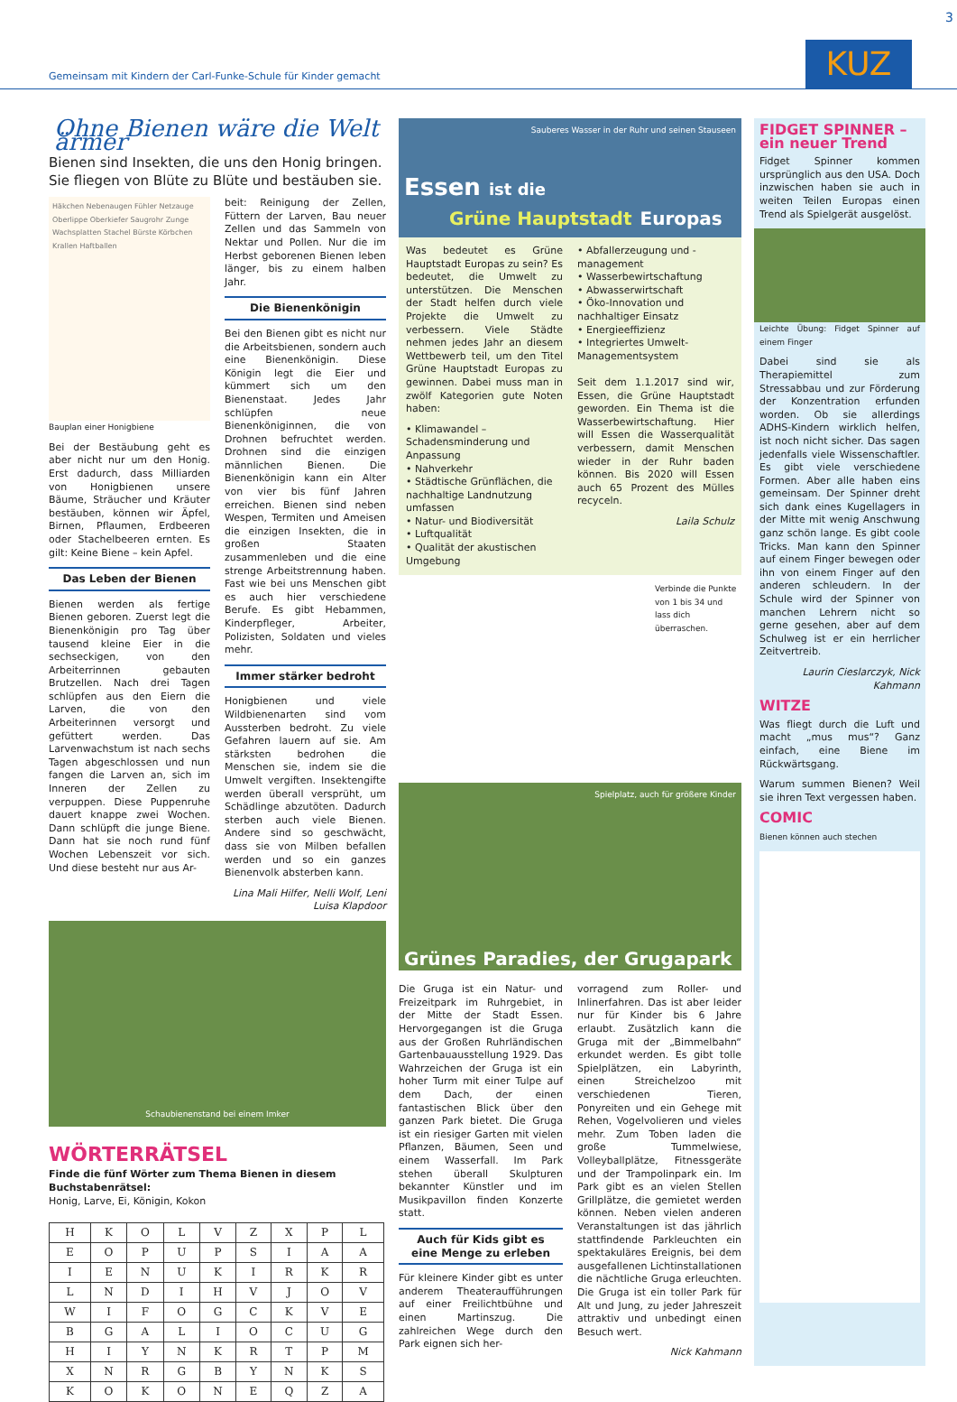3
Gemeinsam mit Kindern der Carl-Funke-Schule für Kinder gemacht
KUZ
Ohne Bienen wäre die Welt ärmer
Bienen sind Insekten, die uns den Honig bringen. Sie fliegen von Blüte zu Blüte und bestäuben sie.
Häkchen Nebenaugen Fühler Netzauge Oberlippe Oberkiefer Saugrohr Zunge Wachsplatten Stachel Bürste Körbchen Krallen Haftballen
Bauplan einer Honigbiene
Bei der Bestäubung geht es aber nicht nur um den Honig. Erst dadurch, dass Milliarden von Honigbienen unsere Bäume, Sträucher und Kräuter bestäuben, können wir Äpfel, Birnen, Pflaumen, Erdbeeren oder Stachelbeeren ernten. Es gilt: Keine Biene – kein Apfel.
Das Leben der Bienen
Bienen werden als fertige Bienen geboren. Zuerst legt die Bienenkönigin pro Tag über tausend kleine Eier in die sechseckigen, von den Arbeiterrinnen gebauten Brutzellen. Nach drei Tagen schlüpfen aus den Eiern die Larven, die von den Arbeiterinnen versorgt und gefüttert werden. Das Larvenwachstum ist nach sechs Tagen abgeschlossen und nun fangen die Larven an, sich im Inneren der Zellen zu verpuppen. Diese Puppenruhe dauert knappe zwei Wochen. Dann schlüpft die junge Biene. Dann hat sie noch rund fünf Wochen Lebenszeit vor sich. Und diese besteht nur aus Ar-
beit: Reinigung der Zellen, Füttern der Larven, Bau neuer Zellen und das Sammeln von Nektar und Pollen. Nur die im Herbst geborenen Bienen leben länger, bis zu einem halben Jahr.
Die Bienenkönigin
Bei den Bienen gibt es nicht nur die Arbeitsbienen, sondern auch eine Bienenkönigin. Diese Königin legt die Eier und kümmert sich um den Bienenstaat. Jedes Jahr schlüpfen neue Bienenköniginnen, die von Drohnen befruchtet werden. Drohnen sind die einzigen männlichen Bienen. Die Bienenkönigin kann ein Alter von vier bis fünf Jahren erreichen. Bienen sind neben Wespen, Termiten und Ameisen die einzigen Insekten, die in großen Staaten zusammenleben und die eine strenge Arbeitstrennung haben. Fast wie bei uns Menschen gibt es auch hier verschiedene Berufe. Es gibt Hebammen, Kinderpfleger, Arbeiter, Polizisten, Soldaten und vieles mehr.
Immer stärker bedroht
Honigbienen und viele Wildbienenarten sind vom Aussterben bedroht. Zu viele Gefahren lauern auf sie. Am stärksten bedrohen die Menschen sie, indem sie die Umwelt vergiften. Insektengifte werden überall versprüht, um Schädlinge abzutöten. Dadurch sterben auch viele Bienen. Andere sind so geschwächt, dass sie von Milben befallen werden und so ein ganzes Bienenvolk absterben kann.
Lina Mali Hilfer, Nelli Wolf, Leni Luisa Klapdoor
Schaubienenstand bei einem Imker
WÖRTERRÄTSEL
Finde die fünf Wörter zum Thema Bienen in diesem Buchstabenrätsel:
Honig, Larve, Ei, Königin, Kokon
| H | K | O | L | V | Z | X | P | L |
| E | O | P | U | P | S | I | A | A |
| I | E | N | U | K | I | R | K | R |
| L | N | D | I | H | V | J | O | V |
| W | I | F | O | G | C | K | V | E |
| B | G | A | L | I | O | C | U | G |
| H | I | Y | N | K | R | T | P | M |
| X | N | R | G | B | Y | N | K | S |
| K | O | K | O | N | E | Q | Z | A |
Sauberes Wasser in der Ruhr und seinen Stauseen
Essen ist die
Grüne Hauptstadt Europas
Was bedeutet es Grüne Hauptstadt Europas zu sein? Es bedeutet, die Umwelt zu unterstützen. Die Menschen der Stadt helfen durch viele Projekte die Umwelt zu verbessern. Viele Städte nehmen jedes Jahr an diesem Wettbewerb teil, um den Titel Grüne Hauptstadt Europas zu gewinnen. Dabei muss man in zwölf Kategorien gute Noten haben:
• Klimawandel – Schadensminderung und Anpassung
• Nahverkehr
• Städtische Grünflächen, die nachhaltige Landnutzung umfassen
• Natur- und Biodiversität
• Luftqualität
• Qualität der akustischen Umgebung
• Abfallerzeugung und -management
• Wasserbewirtschaftung
• Abwasserwirtschaft
• Öko-Innovation und nachhaltiger Einsatz
• Energieeffizienz
• Integriertes Umwelt-Managementsystem
Seit dem 1.1.2017 sind wir, Essen, die Grüne Hauptstadt geworden. Ein Thema ist die Wasserbewirtschaftung. Hier will Essen die Wasserqualität verbessern, damit Menschen wieder in der Ruhr baden können. Bis 2020 will Essen auch 65 Prozent des Mülles recyceln.
Laila Schulz
Verbinde die Punkte von 1 bis 34 und lass dich überraschen.
Spielplatz, auch für größere Kinder
Grünes Paradies, der Grugapark
Die Gruga ist ein Natur- und Freizeitpark im Ruhrgebiet, in der Mitte der Stadt Essen. Hervorgegangen ist die Gruga aus der Großen Ruhrländischen Gartenbauausstellung 1929. Das Wahrzeichen der Gruga ist ein hoher Turm mit einer Tulpe auf dem Dach, der einen fantastischen Blick über den ganzen Park bietet. Die Gruga ist ein riesiger Garten mit vielen Pflanzen, Bäumen, Seen und einem Wasserfall. Im Park stehen überall Skulpturen bekannter Künstler und im Musikpavillon finden Konzerte statt.
Auch für Kids gibt es eine Menge zu erleben
Für kleinere Kinder gibt es unter anderem Theateraufführungen auf einer Freilichtbühne und einen Martinszug. Die zahlreichen Wege durch den Park eignen sich her-
vorragend zum Roller- und Inlinerfahren. Das ist aber leider nur für Kinder bis 6 Jahre erlaubt. Zusätzlich kann die Gruga mit der „Bimmelbahn“ erkundet werden. Es gibt tolle Spielplätzen, ein Labyrinth, einen Streichelzoo mit verschiedenen Tieren, Ponyreiten und ein Gehege mit Rehen, Vogelvolieren und vieles mehr. Zum Toben laden die große Tummelwiese, Volleyballplätze, Fitnessgeräte und der Trampolinpark ein. Im Park gibt es an vielen Stellen Grillplätze, die gemietet werden können. Neben vielen anderen Veranstaltungen ist das jährlich stattfindende Parkleuchten ein spektakuläres Ereignis, bei dem ausgefallenen Lichtinstallationen die nächtliche Gruga erleuchten. Die Gruga ist ein toller Park für Alt und Jung, zu jeder Jahreszeit attraktiv und unbedingt einen Besuch wert.
Nick Kahmann
FIDGET SPINNER –
ein neuer Trend
Fidget Spinner kommen ursprünglich aus den USA. Doch inzwischen haben sie auch in weiten Teilen Europas einen Trend als Spielgerät ausgelöst.
Leichte Übung: Fidget Spinner auf einem Finger
Dabei sind sie als Therapiemittel zum Stressabbau und zur Förderung der Konzentration erfunden worden. Ob sie allerdings ADHS-Kindern wirklich helfen, ist noch nicht sicher. Das sagen jedenfalls viele Wissenschaftler. Es gibt viele verschiedene Formen. Aber alle haben eins gemeinsam. Der Spinner dreht sich dank eines Kugellagers in der Mitte mit wenig Anschwung ganz schön lange. Es gibt coole Tricks. Man kann den Spinner auf einem Finger bewegen oder ihn von einem Finger auf den anderen schleudern. In der Schule wird der Spinner von manchen Lehrern nicht so gerne gesehen, aber auf dem Schulweg ist er ein herrlicher Zeitvertreib.
Laurin Cieslarczyk, Nick Kahmann
WITZE
Was fliegt durch die Luft und macht „mus mus“? Ganz einfach, eine Biene im Rückwärtsgang.
Warum summen Bienen? Weil sie ihren Text vergessen haben.
COMIC
Bienen können auch stechen